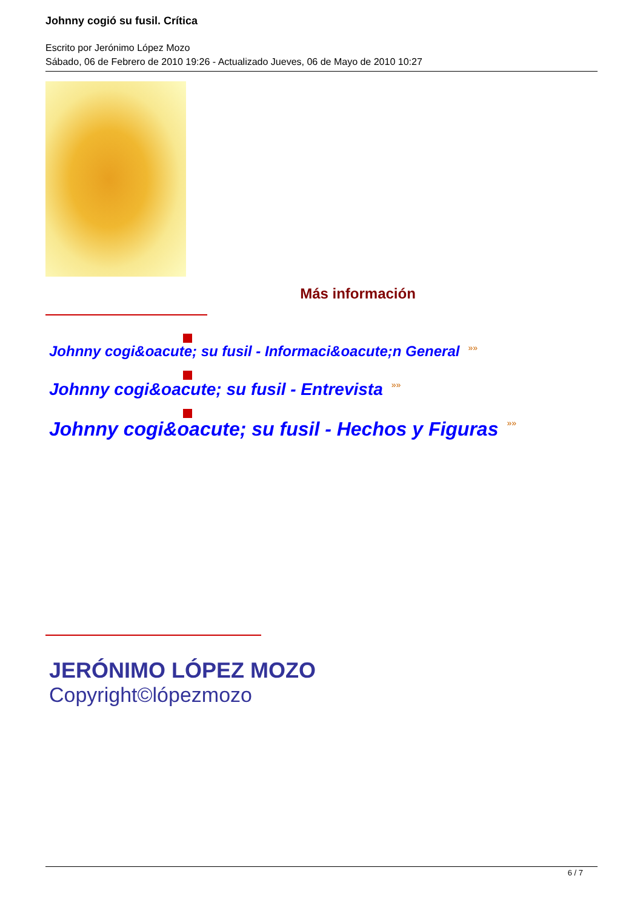Johnny cogió su fusil. Crítica
Escrito por Jerónimo López Mozo
Sábado, 06 de Febrero de 2010 19:26 - Actualizado Jueves, 06 de Mayo de 2010 10:27
Más información
Johnny cogi&oacute; su fusil - Informaci&oacute;n General »»
Johnny cogi&oacute; su fusil - Entrevista »»
Johnny cogi&oacute; su fusil - Hechos y Figuras »»
JERÓNIMO LÓPEZ MOZO
Copyright©lópezmozo
6 / 7